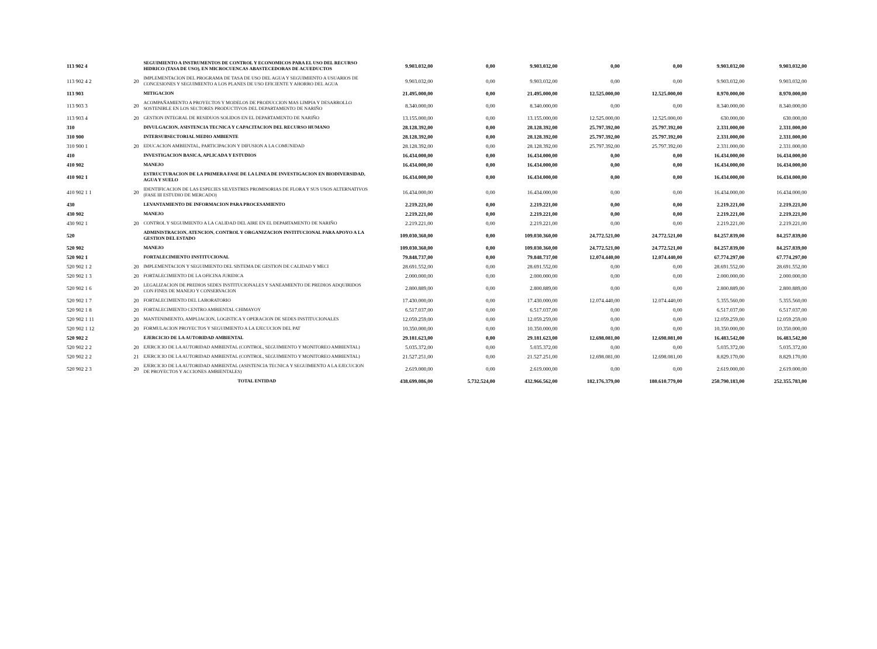| 113 902 4 | | SEGUIMIENTO A INSTRUMENTOS DE CONTROL Y ECONOMICOS PARA EL USO DEL RECURSO HIDRICO (TASA DE USO), EN MICROCUENCAS ABASTECEDORAS DE ACUEDUCTOS | 9.903.032,00 | 0,00 | 9.903.032,00 | 0,00 | 0,00 | 9.903.032,00 | 9.903.032,00 |
| 113 902 4 2 | 20 | IMPLEMENTACION DEL PROGRAMA DE TASA DE USO DEL AGUA Y SEGUIMIENTO A USUARIOS DE CONCESIONES Y SEGUIMIENTO A LOS PLANES DE USO EFICIENTE Y AHORRO DEL AGUA | 9.903.032,00 | 0,00 | 9.903.032,00 | 0,00 | 0,00 | 9.903.032,00 | 9.903.032,00 |
| 113 903 | | MITIGACION | 21.495.000,00 | 0,00 | 21.495.000,00 | 12.525.000,00 | 12.525.000,00 | 8.970.000,00 | 8.970.000,00 |
| 113 903 3 | 20 | ACOMPAÑAMIENTO A PROYECTOS Y MODELOS DE PRODUCCION MAS LIMPIA Y DESARROLLO SOSTENIBLE EN LOS SECTORES PRODUCTIVOS DEL DEPARTAMENTO DE NARIÑO | 8.340.000,00 | 0,00 | 8.340.000,00 | 0,00 | 0,00 | 8.340.000,00 | 8.340.000,00 |
| 113 903 4 | 20 | GESTION INTEGRAL DE RESIDUOS SOLIDOS EN EL DEPARTAMENTO DE NARIÑO | 13.155.000,00 | 0,00 | 13.155.000,00 | 12.525.000,00 | 12.525.000,00 | 630.000,00 | 630.000,00 |
| 310 | | DIVULGACION, ASISTENCIA TECNICA Y CAPACITACION DEL RECURSO HUMANO | 28.128.392,00 | 0,00 | 28.128.392,00 | 25.797.392,00 | 25.797.392,00 | 2.331.000,00 | 2.331.000,00 |
| 310 900 | | INTERSUBSECTORIAL MEDIO AMBIENTE | 28.128.392,00 | 0,00 | 28.128.392,00 | 25.797.392,00 | 25.797.392,00 | 2.331.000,00 | 2.331.000,00 |
| 310 900 1 | 20 | EDUCACION AMBIENTAL, PARTICIPACION Y DIFUSION A LA COMUNIDAD | 28.128.392,00 | 0,00 | 28.128.392,00 | 25.797.392,00 | 25.797.392,00 | 2.331.000,00 | 2.331.000,00 |
| 410 | | INVESTIGACION BASICA, APLICADA Y ESTUDIOS | 16.434.000,00 | 0,00 | 16.434.000,00 | 0,00 | 0,00 | 16.434.000,00 | 16.434.000,00 |
| 410 902 | | MANEJO | 16.434.000,00 | 0,00 | 16.434.000,00 | 0,00 | 0,00 | 16.434.000,00 | 16.434.000,00 |
| 410 902 1 | | ESTRUCTURACION DE LA PRIMERA FASE DE LA LINEA DE INVESTIGACION EN BIODIVERSIDAD, AGUA Y SUELO | 16.434.000,00 | 0,00 | 16.434.000,00 | 0,00 | 0,00 | 16.434.000,00 | 16.434.000,00 |
| 410 902 1 1 | 20 | IDENTIFICACION DE LAS ESPECIES SILVESTRES PROMISORIAS DE FLORA Y SUS USOS ALTERNATIVOS (FASE III ESTUDIO DE MERCADO) | 16.434.000,00 | 0,00 | 16.434.000,00 | 0,00 | 0,00 | 16.434.000,00 | 16.434.000,00 |
| 430 | | LEVANTAMIENTO DE INFORMACION PARA PROCESAMIENTO | 2.219.221,00 | 0,00 | 2.219.221,00 | 0,00 | 0,00 | 2.219.221,00 | 2.219.221,00 |
| 430 902 | | MANEJO | 2.219.221,00 | 0,00 | 2.219.221,00 | 0,00 | 0,00 | 2.219.221,00 | 2.219.221,00 |
| 430 902 1 | 20 | CONTROL Y SEGUIMIENTO A LA CALIDAD DEL AIRE EN EL DEPARTAMENTO DE NARIÑO | 2.219.221,00 | 0,00 | 2.219.221,00 | 0,00 | 0,00 | 2.219.221,00 | 2.219.221,00 |
| 520 | | ADMINISTRACION, ATENCION, CONTROL Y ORGANIZACION INSTITUCIONAL PARA APOYO A LA GESTION DEL ESTADO | 109.030.360,00 | 0,00 | 109.030.360,00 | 24.772.521,00 | 24.772.521,00 | 84.257.839,00 | 84.257.839,00 |
| 520 902 | | MANEJO | 109.030.360,00 | 0,00 | 109.030.360,00 | 24.772.521,00 | 24.772.521,00 | 84.257.839,00 | 84.257.839,00 |
| 520 902 1 | | FORTALECIMIENTO INSTITUCIONAL | 79.848.737,00 | 0,00 | 79.848.737,00 | 12.074.440,00 | 12.074.440,00 | 67.774.297,00 | 67.774.297,00 |
| 520 902 1 2 | 20 | IMPLEMENTACION Y SEGUIMIENTO DEL SISTEMA DE GESTION DE CALIDAD Y MECI | 28.691.552,00 | 0,00 | 28.691.552,00 | 0,00 | 0,00 | 28.691.552,00 | 28.691.552,00 |
| 520 902 1 3 | 20 | FORTALECIMIENTO DE LA OFICINA JURIDICA | 2.000.000,00 | 0,00 | 2.000.000,00 | 0,00 | 0,00 | 2.000.000,00 | 2.000.000,00 |
| 520 902 1 6 | 20 | LEGALIZACION DE PREDIOS SEDES INSTITUCIONALES Y SANEAMIENTO DE PREDIOS ADQUIRIDOS CON FINES DE MANEJO Y CONSERVACION | 2.800.889,00 | 0,00 | 2.800.889,00 | 0,00 | 0,00 | 2.800.889,00 | 2.800.889,00 |
| 520 902 1 7 | 20 | FORTALECIMIENTO DEL LABORATORIO | 17.430.000,00 | 0,00 | 17.430.000,00 | 12.074.440,00 | 12.074.440,00 | 5.355.560,00 | 5.355.560,00 |
| 520 902 1 8 | 20 | FORTALECIMIENTO CENTRO AMBIENTAL CHIMAYOY | 6.517.037,00 | 0,00 | 6.517.037,00 | 0,00 | 0,00 | 6.517.037,00 | 6.517.037,00 |
| 520 902 1 11 | 20 | MANTENIMIENTO, AMPLIACION, LOGISTICA Y OPERACION DE SEDES INSTITUCIONALES | 12.059.259,00 | 0,00 | 12.059.259,00 | 0,00 | 0,00 | 12.059.259,00 | 12.059.259,00 |
| 520 902 1 12 | 20 | FORMULACION PROYECTOS Y SEGUIMIENTO A LA EJECUCION DEL PAT | 10.350.000,00 | 0,00 | 10.350.000,00 | 0,00 | 0,00 | 10.350.000,00 | 10.350.000,00 |
| 520 902 2 | | EJERCICIO DE LA AUTORIDAD AMBIENTAL | 29.181.623,00 | 0,00 | 29.181.623,00 | 12.698.081,00 | 12.698.081,00 | 16.483.542,00 | 16.483.542,00 |
| 520 902 2 2 | 20 | EJERCICIO DE LA AUTORIDAD AMBIENTAL (CONTROL, SEGUIMIENTO Y MONITOREO AMBIENTAL) | 5.035.372,00 | 0,00 | 5.035.372,00 | 0,00 | 0,00 | 5.035.372,00 | 5.035.372,00 |
| 520 902 2 2 | 21 | EJERCICIO DE LA AUTORIDAD AMBIENTAL (CONTROL, SEGUIMIENTO Y MONITOREO AMBIENTAL) | 21.527.251,00 | 0,00 | 21.527.251,00 | 12.698.081,00 | 12.698.081,00 | 8.829.170,00 | 8.829.170,00 |
| 520 902 2 3 | 20 | EJERCICIO DE LA AUTORIDAD AMBIENTAL (ASISTENCIA TECNICA Y SEGUIMIENTO A LA EJECUCION DE PROYECTOS Y ACCIONES AMBIENTALES) | 2.619.000,00 | 0,00 | 2.619.000,00 | 0,00 | 0,00 | 2.619.000,00 | 2.619.000,00 |
| | | TOTAL ENTIDAD | 438.699.086,00 | 5.732.524,00 | 432.966.562,00 | 182.176.379,00 | 180.610.779,00 | 250.790.183,00 | 252.355.783,00 |